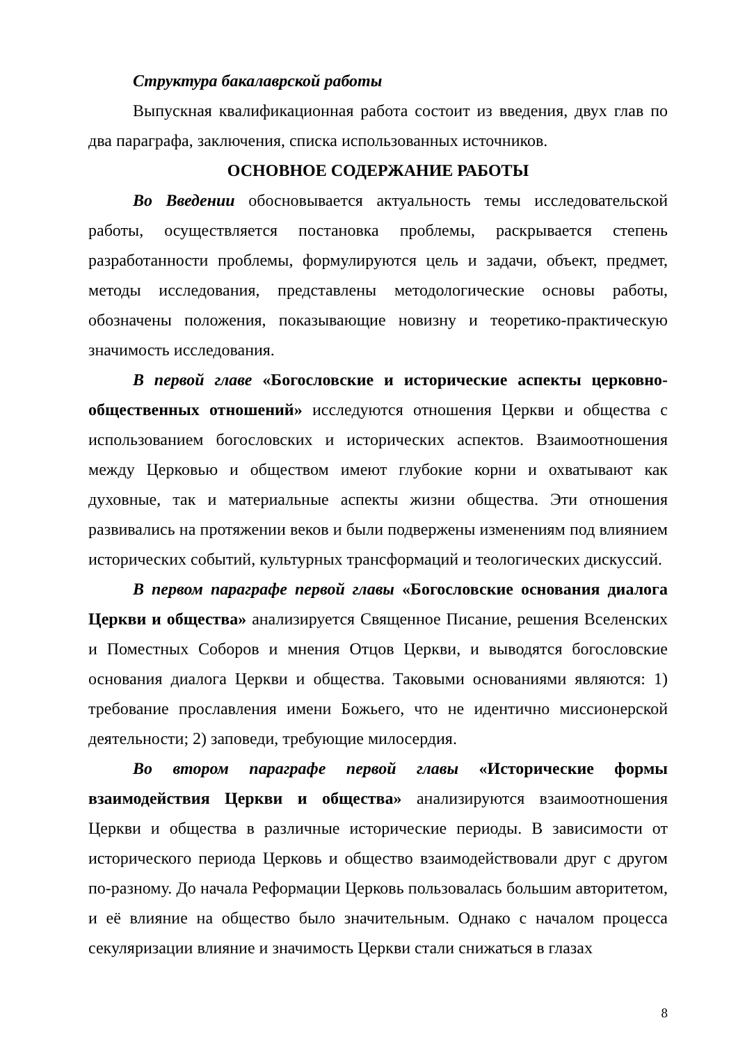Структура бакалаврской работы
Выпускная квалификационная работа состоит из введения, двух глав по два параграфа, заключения, списка использованных источников.
ОСНОВНОЕ СОДЕРЖАНИЕ РАБОТЫ
Во Введении обосновывается актуальность темы исследовательской работы, осуществляется постановка проблемы, раскрывается степень разработанности проблемы, формулируются цель и задачи, объект, предмет, методы исследования, представлены методологические основы работы, обозначены положения, показывающие новизну и теоретико-практическую значимость исследования.
В первой главе «Богословские и исторические аспекты церковно-общественных отношений» исследуются отношения Церкви и общества с использованием богословских и исторических аспектов. Взаимоотношения между Церковью и обществом имеют глубокие корни и охватывают как духовные, так и материальные аспекты жизни общества. Эти отношения развивались на протяжении веков и были подвержены изменениям под влиянием исторических событий, культурных трансформаций и теологических дискуссий.
В первом параграфе первой главы «Богословские основания диалога Церкви и общества» анализируется Священное Писание, решения Вселенских и Поместных Соборов и мнения Отцов Церкви, и выводятся богословские основания диалога Церкви и общества. Таковыми основаниями являются: 1) требование прославления имени Божьего, что не идентично миссионерской деятельности; 2) заповеди, требующие милосердия.
Во втором параграфе первой главы «Исторические формы взаимодействия Церкви и общества» анализируются взаимоотношения Церкви и общества в различные исторические периоды. В зависимости от исторического периода Церковь и общество взаимодействовали друг с другом по-разному. До начала Реформации Церковь пользовалась большим авторитетом, и её влияние на общество было значительным. Однако с началом процесса секуляризации влияние и значимость Церкви стали снижаться в глазах
8